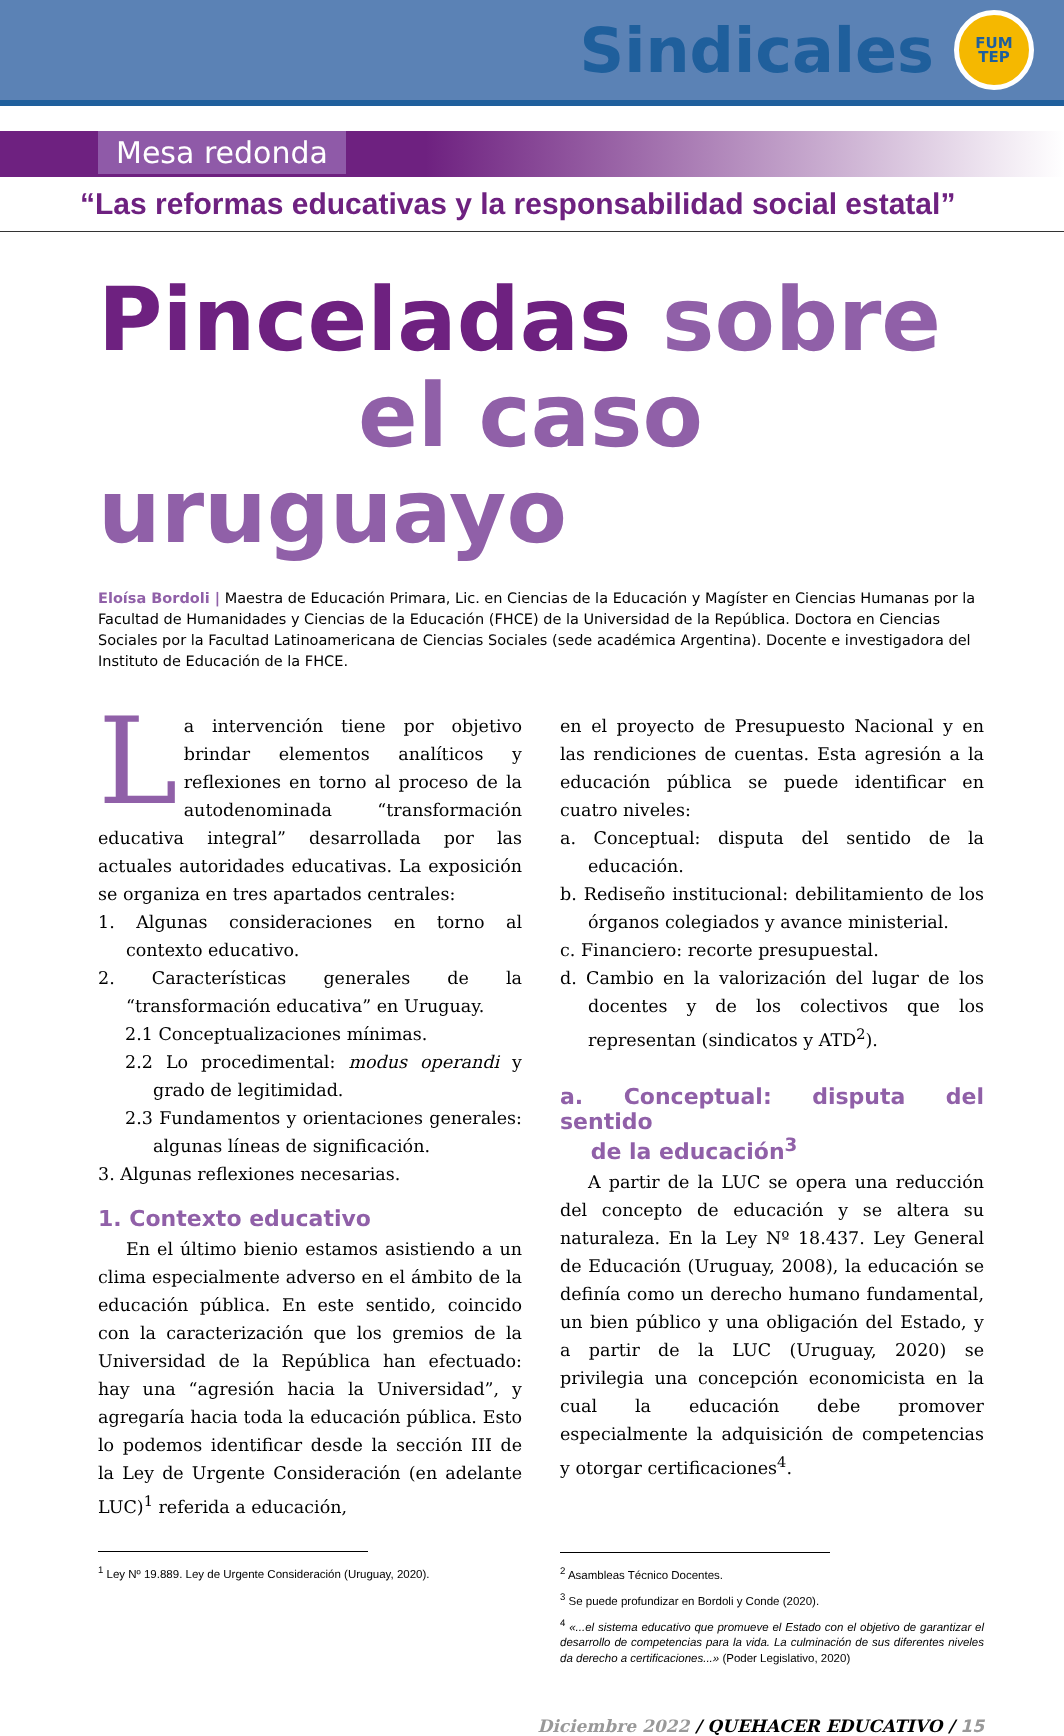Sindicales
FUM
TEP
Mesa redonda
“Las reformas educativas y la responsabilidad social estatal”
Pinceladas sobre
el caso uruguayo
Eloísa Bordoli | Maestra de Educación Primara, Lic. en Ciencias de la Educación y Magíster en Ciencias Humanas por la Facultad de Humanidades y Ciencias de la Educación (FHCE) de la Universidad de la República. Doctora en Ciencias Sociales por la Facultad Latinoamericana de Ciencias Sociales (sede académica Argentina). Docente e investigadora del Instituto de Educación de la FHCE.
La intervención tiene por objetivo brindar elementos analíticos y reflexiones en torno al proceso de la autodenominada “transformación educativa integral” desarrollada por las actuales autoridades educativas. La exposición se organiza en tres apartados centrales:
1. Algunas consideraciones en torno al contexto educativo.
2. Características generales de la “transformación educativa” en Uruguay.
2.1 Conceptualizaciones mínimas.
2.2 Lo procedimental: modus operandi y grado de legitimidad.
2.3 Fundamentos y orientaciones generales: algunas líneas de significación.
3. Algunas reflexiones necesarias.
1. Contexto educativo
En el último bienio estamos asistiendo a un clima especialmente adverso en el ámbito de la educación pública. En este sentido, coincido con la caracterización que los gremios de la Universidad de la República han efectuado: hay una “agresión hacia la Universidad”, y agregaría hacia toda la educación pública. Esto lo podemos identificar desde la sección III de la Ley de Urgente Consideración (en adelante LUC)<sup>1</sup> referida a educación,
<sup>1</sup> Ley Nº 19.889. Ley de Urgente Consideración (Uruguay, 2020).
en el proyecto de Presupuesto Nacional y en las rendiciones de cuentas. Esta agresión a la educación pública se puede identificar en cuatro niveles:
a. Conceptual: disputa del sentido de la educación.
b. Rediseño institucional: debilitamiento de los órganos colegiados y avance ministerial.
c. Financiero: recorte presupuestal.
d. Cambio en la valorización del lugar de los docentes y de los colectivos que los representan (sindicatos y ATD<sup>2</sup>).
a. Conceptual: disputa del sentido
de la educación<sup>3</sup>
A partir de la LUC se opera una reducción del concepto de educación y se altera su naturaleza. En la Ley Nº 18.437. Ley General de Educación (Uruguay, 2008), la educación se definía como un derecho humano fundamental, un bien público y una obligación del Estado, y a partir de la LUC (Uruguay, 2020) se privilegia una concepción economicista en la cual la educación debe promover especialmente la adquisición de competencias y otorgar certificaciones<sup>4</sup>.
<sup>2</sup> Asambleas Técnico Docentes.
<sup>3</sup> Se puede profundizar en Bordoli y Conde (2020).
<sup>4</sup> «...el sistema educativo que promueve el Estado con el objetivo de garantizar el desarrollo de competencias para la vida. La culminación de sus diferentes niveles da derecho a certificaciones...» (Poder Legislativo, 2020)
Diciembre 2022 / QUEHACER EDUCATIVO / 15